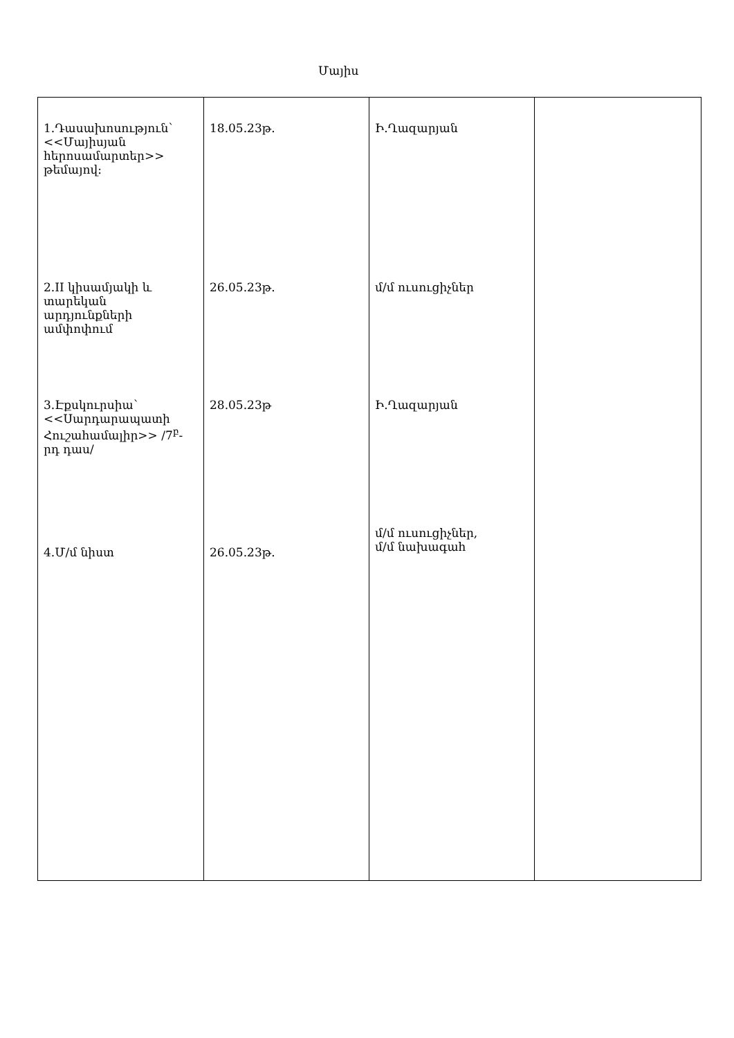Մայիս
| 1.Դասախոսություն՝ <<Մայիսյան հերոսամարտեր>> թեմայով: 2.II կիսամյակի և տարեկան արդյունքների ամփոփում 3.Էքսկուրսիա՝ <<Սարդարապատի Հուշահամալիր>> /7<sup>բ</sup>-րդ դաս/ 4.Մ/մ նիստ | 18.05.23թ. 26.05.23թ. 28.05.23թ 26.05.23թ. | Ի.Ղազարյան մ/մ ուսուցիչներ Ի.Ղազարյան մ/մ ուսուցիչներ, մ/մ նախագահ | |